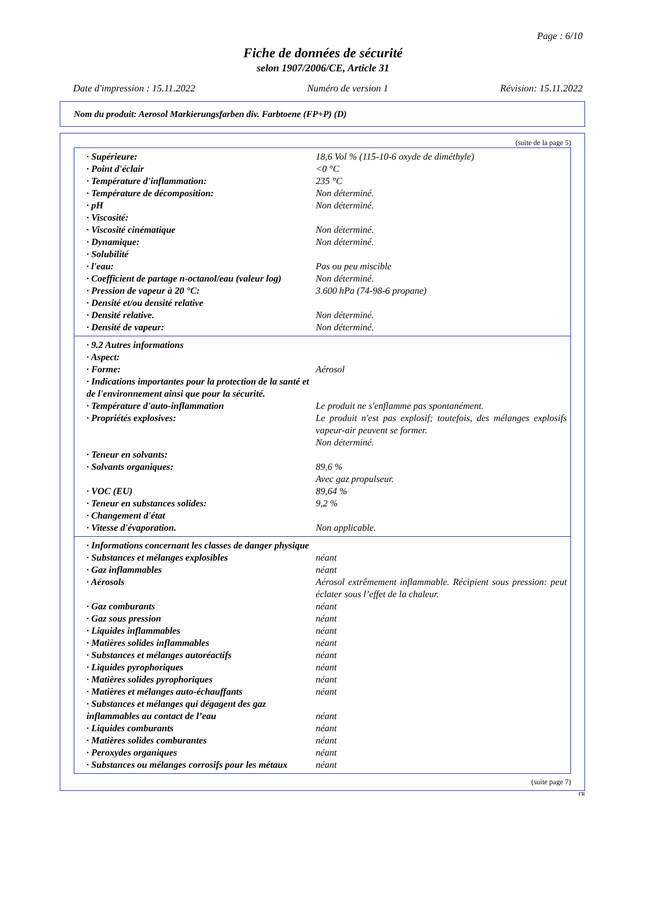Page : 6/10
Fiche de données de sécurité
selon 1907/2006/CE, Article 31
Date d'impression : 15.11.2022 Numéro de version 1 Révision: 15.11.2022
Nom du produit: Aerosol Markierungsfarben div. Farbtoene (FP+P) (D)
(suite de la page 5)
· Supérieure: 18,6 Vol % (115-10-6 oxyde de diméthyle)
· Point d'éclair <0 °C
· Température d'inflammation: 235 °C
· Température de décomposition: Non déterminé.
· pH Non déterminé.
· Viscosité:
· Viscosité cinématique Non déterminé.
· Dynamique: Non déterminé.
· Solubilité
· l'eau: Pas ou peu miscible
· Coefficient de partage n-octanol/eau (valeur log)
Non déterminé.
· Pression de vapeur à 20 °C: 3.600 hPa (74-98-6 propane)
· Densité et/ou densité relative
· Densité relative. Non déterminé.
· Densité de vapeur: Non déterminé.
· 9.2 Autres informations
· Aspect:
· Forme: Aérosol
· Indications importantes pour la protection de la santé et de l'environnement ainsi que pour la sécurité.
· Température d'auto-inflammation Le produit ne s'enflamme pas spontanément.
· Propriétés explosives: Le produit n'est pas explosif; toutefois, des mélanges explosifs vapeur-air peuvent se former.
Non déterminé.
· Teneur en solvants:
· Solvants organiques: 89,6 %
Avec gaz propulseur.
· VOC (EU) 89,64 %
· Teneur en substances solides: 9,2 %
· Changement d'état
· Vitesse d'évaporation. Non applicable.
· Informations concernant les classes de danger physique
· Substances et mélanges explosibles néant
· Gaz inflammables néant
· Aérosols Aérosol extrêmement inflammable. Récipient sous pression: peut éclater sous l’effet de la chaleur.
· Gaz comburants néant
· Gaz sous pression néant
· Liquides inflammables néant
· Matières solides inflammables néant
· Substances et mélanges autoréactifs néant
· Liquides pyrophoriques néant
· Matières solides pyrophoriques néant
· Matières et mélanges auto-échauffants néant
· Substances et mélanges qui dégagent des gaz inflammables au contact de l’eau
néant
· Liquides comburants néant
· Matières solides comburantes néant
· Peroxydes organiques néant
· Substances ou mélanges corrosifs pour les métaux
néant
(suite page 7)
FR